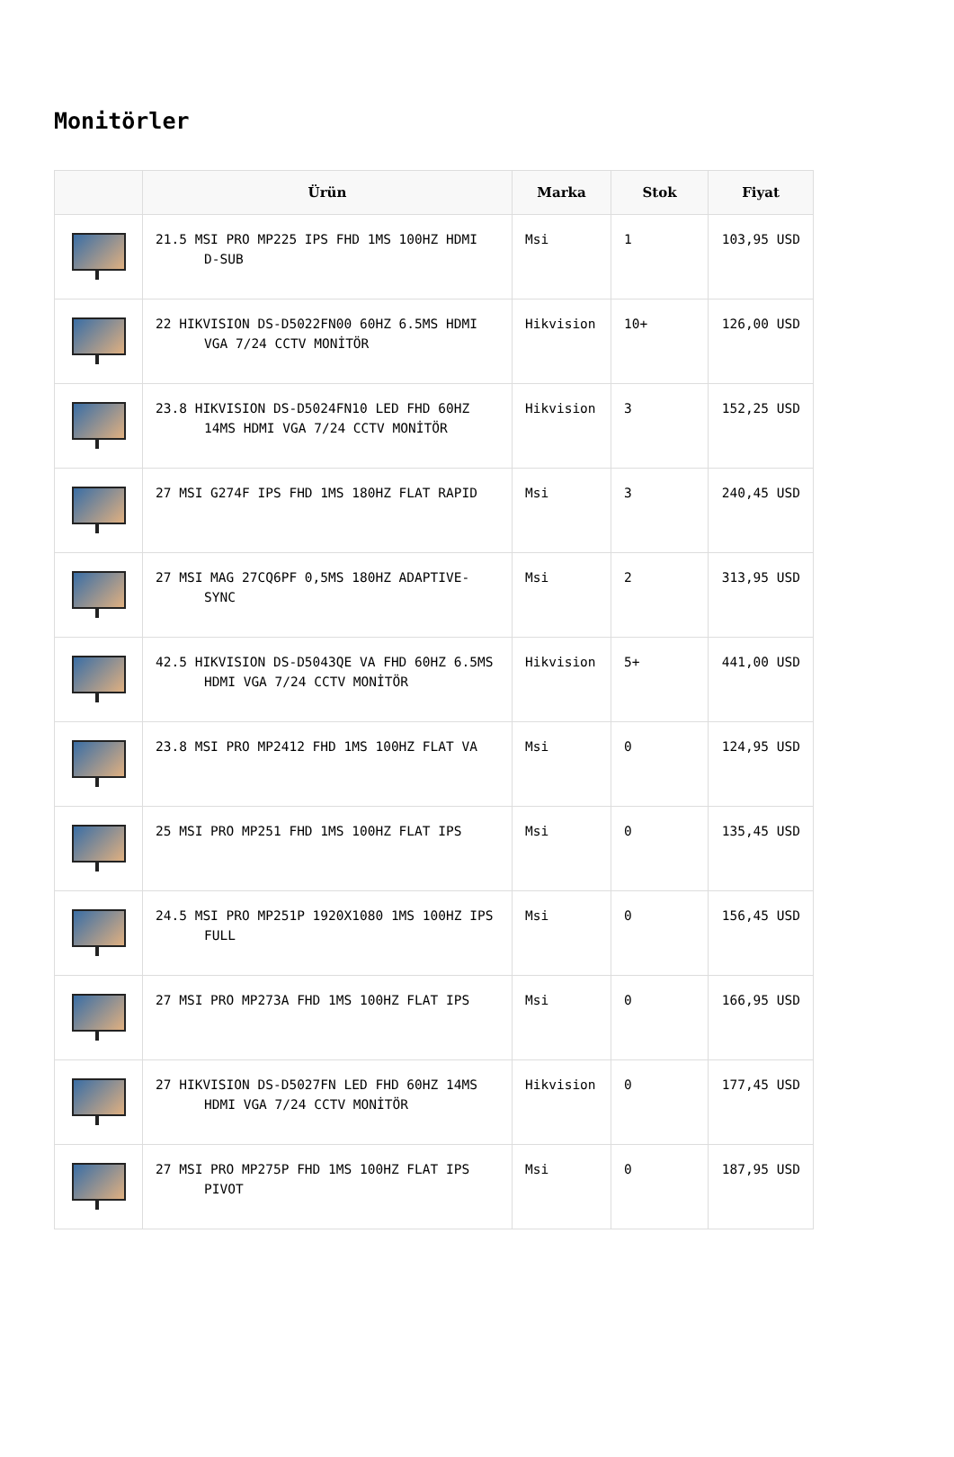Monitörler
| | Ürün | Marka | Stok | Fiyat |
| --- | --- | --- | --- | --- |
| | 21.5 MSI PRO MP225 IPS FHD 1MS 100HZ HDMI D-SUB | Msi | 1 | 103,95 USD |
| | 22 HIKVISION DS-D5022FN00 60HZ 6.5MS HDMI VGA 7/24 CCTV MONİTÖR | Hikvision | 10+ | 126,00 USD |
| | 23.8 HIKVISION DS-D5024FN10 LED FHD 60HZ 14MS HDMI VGA 7/24 CCTV MONİTÖR | Hikvision | 3 | 152,25 USD |
| | 27 MSI G274F IPS FHD 1MS 180HZ FLAT RAPID | Msi | 3 | 240,45 USD |
| | 27 MSI MAG 27CQ6PF 0,5MS 180HZ ADAPTIVE-SYNC | Msi | 2 | 313,95 USD |
| | 42.5 HIKVISION DS-D5043QE VA FHD 60HZ 6.5MS HDMI VGA 7/24 CCTV MONİTÖR | Hikvision | 5+ | 441,00 USD |
| | 23.8 MSI PRO MP2412 FHD 1MS 100HZ FLAT VA | Msi | 0 | 124,95 USD |
| | 25 MSI PRO MP251 FHD 1MS 100HZ FLAT IPS | Msi | 0 | 135,45 USD |
| | 24.5 MSI PRO MP251P 1920X1080 1MS 100HZ IPS FULL | Msi | 0 | 156,45 USD |
| | 27 MSI PRO MP273A FHD 1MS 100HZ FLAT IPS | Msi | 0 | 166,95 USD |
| | 27 HIKVISION DS-D5027FN LED FHD 60HZ 14MS HDMI VGA 7/24 CCTV MONİTÖR | Hikvision | 0 | 177,45 USD |
| | 27 MSI PRO MP275P FHD 1MS 100HZ FLAT IPS PIVOT | Msi | 0 | 187,95 USD |